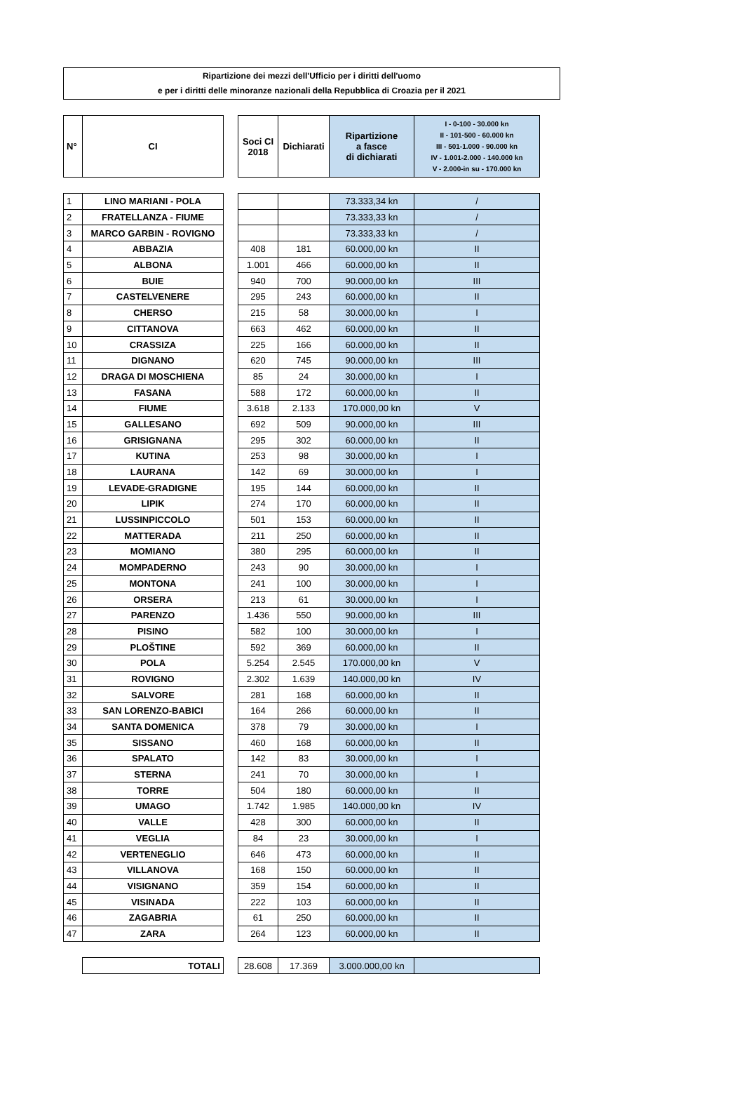Ripartizione dei mezzi dell'Ufficio per i diritti dell'uomo
e per i diritti delle minoranze nazionali della Repubblica di Croazia per il 2021
| N° | CI | | Soci CI 2018 | Dichiarati | Ripartizione a fasce di dichiarati | I - 0-100 - 30.000 kn II - 101-500 - 60.000 kn III - 501-1.000 - 90.000 kn IV - 1.001-2.000 - 140.000 kn V - 2.000-in su - 170.000 kn |
| 1 | LINO MARIANI - POLA | | | | 73.333,34 kn | / |
| 2 | FRATELLANZA - FIUME | | | | 73.333,33 kn | / |
| 3 | MARCO GARBIN - ROVIGNO | | | | 73.333,33 kn | / |
| 4 | ABBAZIA | | 408 | 181 | 60.000,00 kn | II |
| 5 | ALBONA | | 1.001 | 466 | 60.000,00 kn | II |
| 6 | BUIE | | 940 | 700 | 90.000,00 kn | III |
| 7 | CASTELVENERE | | 295 | 243 | 60.000,00 kn | II |
| 8 | CHERSO | | 215 | 58 | 30.000,00 kn | I |
| 9 | CITTANOVA | | 663 | 462 | 60.000,00 kn | II |
| 10 | CRASSIZA | | 225 | 166 | 60.000,00 kn | II |
| 11 | DIGNANO | | 620 | 745 | 90.000,00 kn | III |
| 12 | DRAGA DI MOSCHIENA | | 85 | 24 | 30.000,00 kn | I |
| 13 | FASANA | | 588 | 172 | 60.000,00 kn | II |
| 14 | FIUME | | 3.618 | 2.133 | 170.000,00 kn | V |
| 15 | GALLESANO | | 692 | 509 | 90.000,00 kn | III |
| 16 | GRISIGNANA | | 295 | 302 | 60.000,00 kn | II |
| 17 | KUTINA | | 253 | 98 | 30.000,00 kn | I |
| 18 | LAURANA | | 142 | 69 | 30.000,00 kn | I |
| 19 | LEVADE-GRADIGNE | | 195 | 144 | 60.000,00 kn | II |
| 20 | LIPIK | | 274 | 170 | 60.000,00 kn | II |
| 21 | LUSSINPICCOLO | | 501 | 153 | 60.000,00 kn | II |
| 22 | MATTERADA | | 211 | 250 | 60.000,00 kn | II |
| 23 | MOMIANO | | 380 | 295 | 60.000,00 kn | II |
| 24 | MOMPADERNO | | 243 | 90 | 30.000,00 kn | I |
| 25 | MONTONA | | 241 | 100 | 30.000,00 kn | I |
| 26 | ORSERA | | 213 | 61 | 30.000,00 kn | I |
| 27 | PARENZO | | 1.436 | 550 | 90.000,00 kn | III |
| 28 | PISINO | | 582 | 100 | 30.000,00 kn | I |
| 29 | PLOŠTINE | | 592 | 369 | 60.000,00 kn | II |
| 30 | POLA | | 5.254 | 2.545 | 170.000,00 kn | V |
| 31 | ROVIGNO | | 2.302 | 1.639 | 140.000,00 kn | IV |
| 32 | SALVORE | | 281 | 168 | 60.000,00 kn | II |
| 33 | SAN LORENZO-BABICI | | 164 | 266 | 60.000,00 kn | II |
| 34 | SANTA DOMENICA | | 378 | 79 | 30.000,00 kn | I |
| 35 | SISSANO | | 460 | 168 | 60.000,00 kn | II |
| 36 | SPALATO | | 142 | 83 | 30.000,00 kn | I |
| 37 | STERNA | | 241 | 70 | 30.000,00 kn | I |
| 38 | TORRE | | 504 | 180 | 60.000,00 kn | II |
| 39 | UMAGO | | 1.742 | 1.985 | 140.000,00 kn | IV |
| 40 | VALLE | | 428 | 300 | 60.000,00 kn | II |
| 41 | VEGLIA | | 84 | 23 | 30.000,00 kn | I |
| 42 | VERTENEGLIO | | 646 | 473 | 60.000,00 kn | II |
| 43 | VILLANOVA | | 168 | 150 | 60.000,00 kn | II |
| 44 | VISIGNANO | | 359 | 154 | 60.000,00 kn | II |
| 45 | VISINADA | | 222 | 103 | 60.000,00 kn | II |
| 46 | ZAGABRIA | | 61 | 250 | 60.000,00 kn | II |
| 47 | ZARA | | 264 | 123 | 60.000,00 kn | II |
| | TOTALI | | 28.608 | 17.369 | 3.000.000,00 kn | |